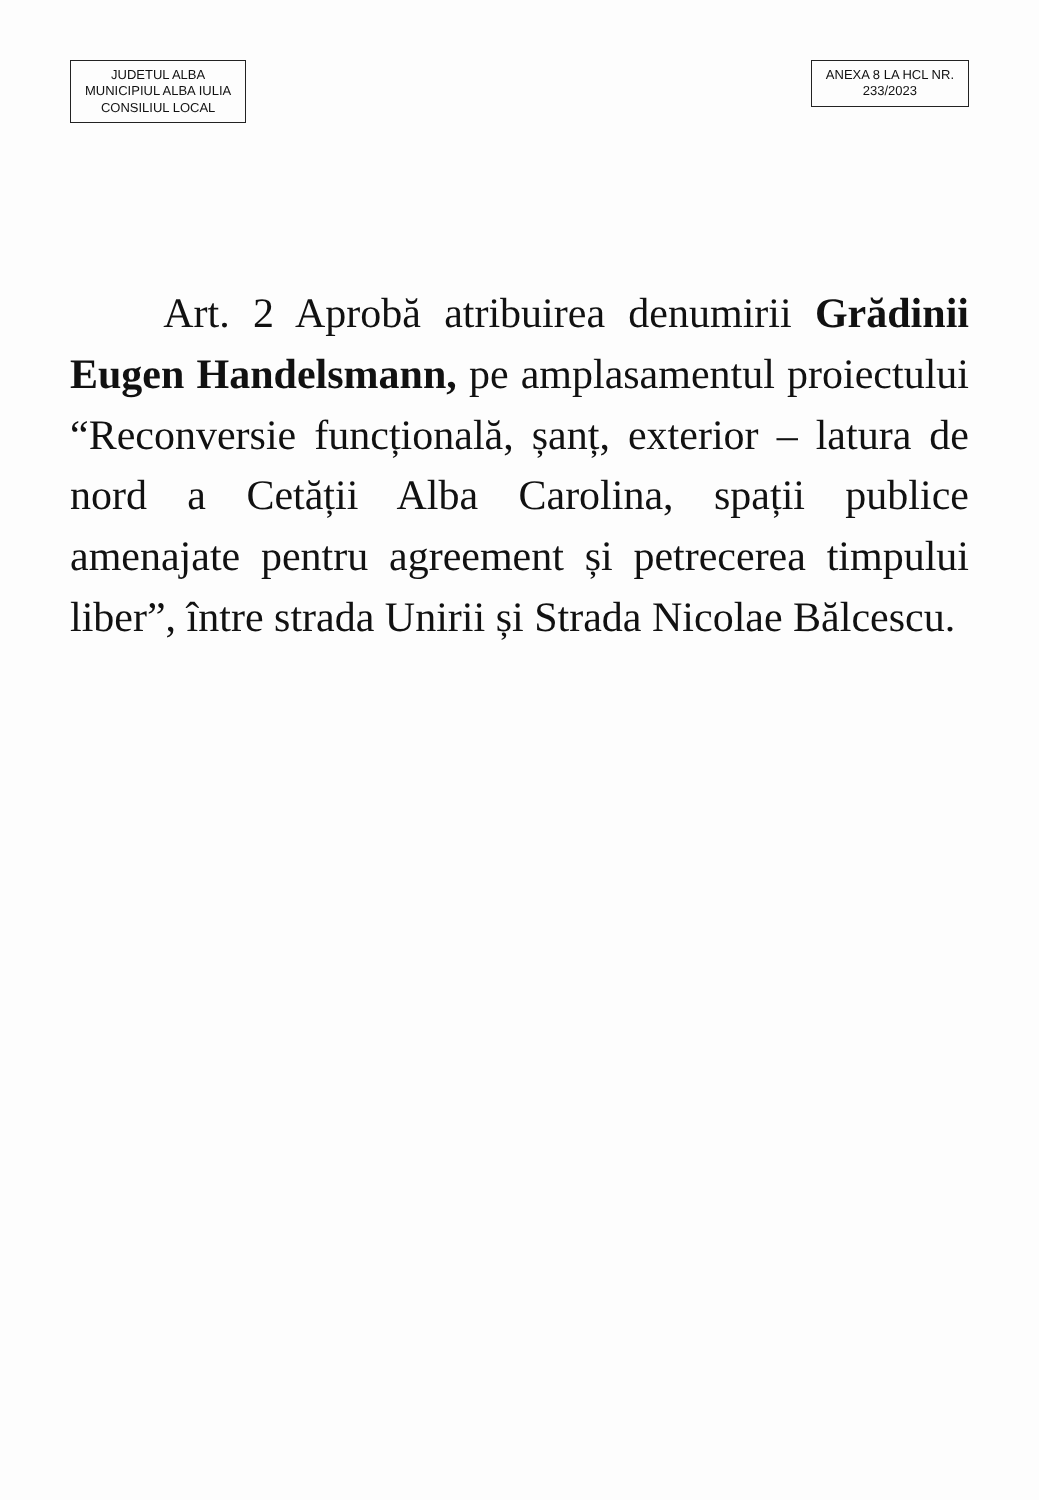JUDETUL ALBA
MUNICIPIUL ALBA IULIA
CONSILIUL LOCAL
ANEXA 8 LA HCL NR.
233/2023
Art. 2 Aprobă atribuirea denumirii Grădinii Eugen Handelsmann, pe amplasamentul proiectului “Reconversie funcțională, șanț, exterior – latura de nord a Cetății Alba Carolina, spații publice amenajate pentru agreement și petrecerea timpului liber”, între strada Unirii și Strada Nicolae Bălcescu.